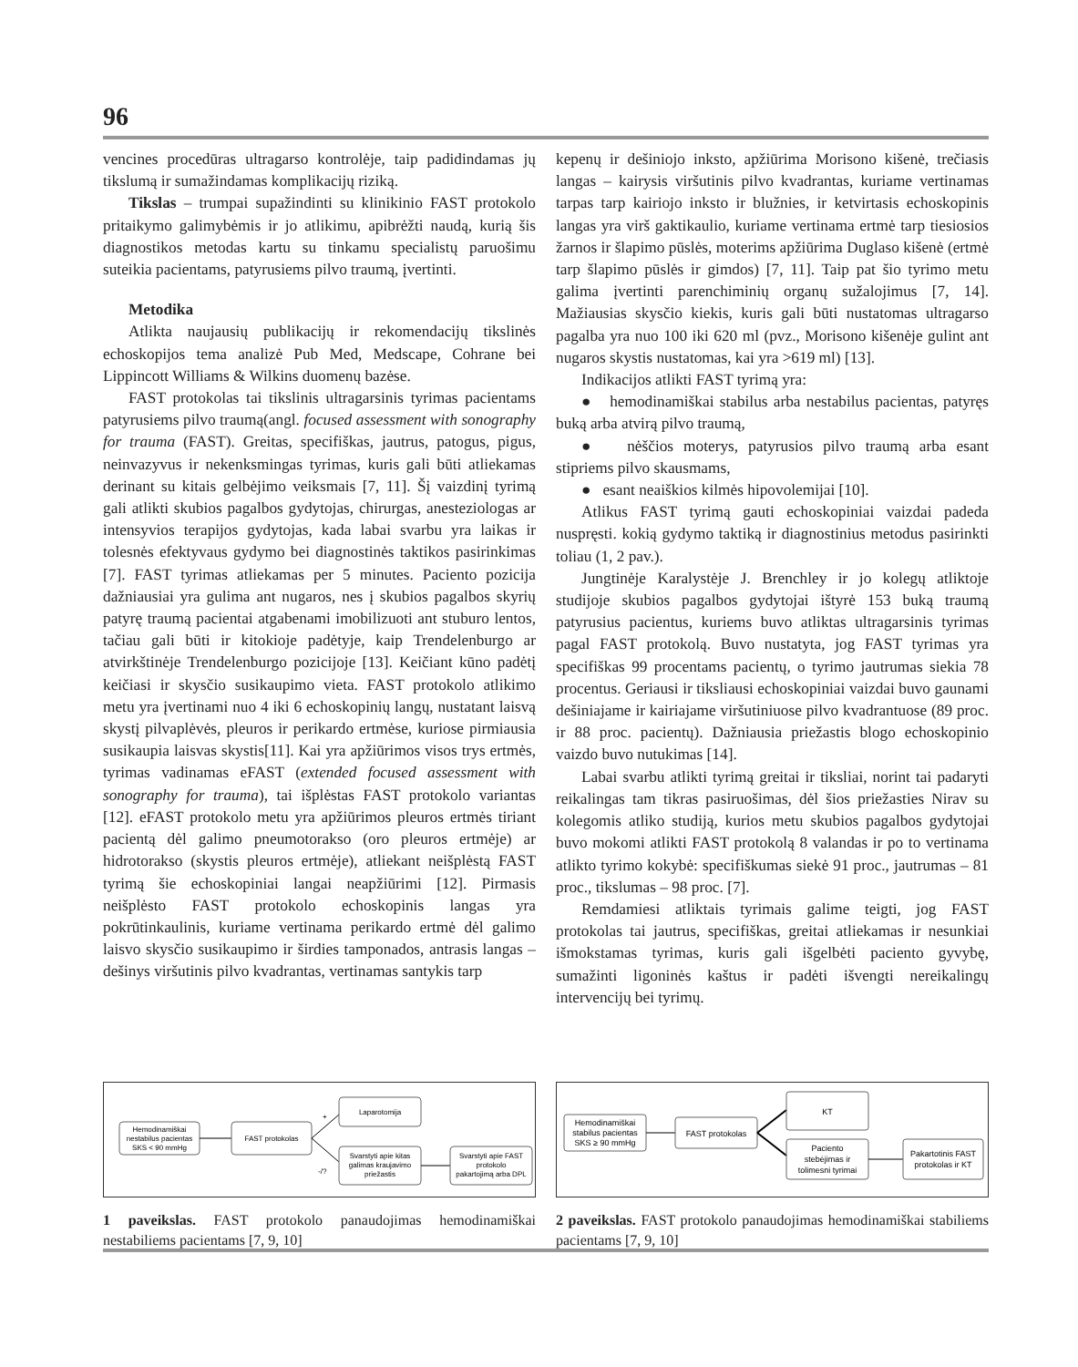96
vencines procedūras ultragarso kontrolėje, taip padidindamas jų tikslumą ir sumažindamas komplikacijų riziką.
Tikslas – trumpai supažindinti su klinikinio FAST protokolo pritaikymo galimybėmis ir jo atlikimu, apibrėžti naudą, kurią šis diagnostikos metodas kartu su tinkamu specialistų paruošimu suteikia pacientams, patyrusiems pilvo traumą, įvertinti.
Metodika
Atlikta naujausių publikacijų ir rekomendacijų tikslinės echoskopijos tema analizė Pub Med, Medscape, Cohrane bei Lippincott Williams & Wilkins duomenų bazėse.
FAST protokolas tai tikslinis ultragarsinis tyrimas pacientams patyrusiems pilvo traumą(angl. focused assessment with sonography for trauma (FAST). Greitas, specifiškas, jautrus, patogus, pigus, neinvazyvus ir nekenksmingas tyrimas, kuris gali būti atliekamas derinant su kitais gelbėjimo veiksmais [7, 11]. Šį vaizdinį tyrimą gali atlikti skubios pagalbos gydytojas, chirurgas, anesteziologas ar intensyvios terapijos gydytojas, kada labai svarbu yra laikas ir tolesnės efektyvaus gydymo bei diagnostinės taktikos pasirinkimas [7]. FAST tyrimas atliekamas per 5 minutes. Paciento pozicija dažniausiai yra gulima ant nugaros, nes į skubios pagalbos skyrių patyrę traumą pacientai atgabenami imobilizuoti ant stuburo lentos, tačiau gali būti ir kitokioje padėtyje, kaip Trendelenburgo ar atvirkštinėje Trendelenburgo pozicijoje [13]. Keičiant kūno padėtį keičiasi ir skysčio susikaupimo vieta. FAST protokolo atlikimo metu yra įvertinami nuo 4 iki 6 echoskopinių langų, nustatant laisvą skystį pilvaplėvės, pleuros ir perikardo ertmėse, kuriose pirmiausia susikaupia laisvas skystis[11]. Kai yra apžiūrimos visos trys ertmės, tyrimas vadinamas eFAST (extended focused assessment with sonography for trauma), tai išplėstas FAST protokolo variantas [12]. eFAST protokolo metu yra apžiūrimos pleuros ertmės tiriant pacientą dėl galimo pneumotorakso (oro pleuros ertmėje) ar hidrotorakso (skystis pleuros ertmėje), atliekant neišplėstą FAST tyrimą šie echoskopiniai langai neapžiūrimi [12]. Pirmasis neišplėsto FAST protokolo echoskopinis langas yra pokrūtinkaulinis, kuriame vertinama perikardo ertmė dėl galimo laisvo skysčio susikaupimo ir širdies tamponados, antrasis langas – dešinys viršutinis pilvo kvadrantas, vertinamas santykis tarp
kepenų ir dešiniojo inksto, apžiūrima Morisono kišenė, trečiasis langas – kairysis viršutinis pilvo kvadrantas, kuriame vertinamas tarpas tarp kairiojo inksto ir blužnies, ir ketvirtasis echoskopinis langas yra virš gaktikaulio, kuriame vertinama ertmė tarp tiesiosios žarnos ir šlapimo pūslės, moterims apžiūrima Duglaso kišenė (ertmė tarp šlapimo pūslės ir gimdos) [7, 11]. Taip pat šio tyrimo metu galima įvertinti parenchiminių organų sužalojimus [7, 14]. Mažiausias skysčio kiekis, kuris gali būti nustatomas ultragarso pagalba yra nuo 100 iki 620 ml (pvz., Morisono kišenėje gulint ant nugaros skystis nustatomas, kai yra >619 ml) [13].
Indikacijos atlikti FAST tyrimą yra:
● hemodinamiškai stabilus arba nestabilus pacientas, patyręs buką arba atvirą pilvo traumą,
● nėščios moterys, patyrusios pilvo traumą arba esant stipriems pilvo skausmams,
● esant neaiškios kilmės hipovolemijai [10].
Atlikus FAST tyrimą gauti echoskopiniai vaizdai padeda nuspręsti. kokią gydymo taktiką ir diagnostinius metodus pasirinkti toliau (1, 2 pav.).
Jungtinėje Karalystėje J. Brenchley ir jo kolegų atliktoje studijoje skubios pagalbos gydytojai ištyrė 153 buką traumą patyrusius pacientus, kuriems buvo atliktas ultragarsinis tyrimas pagal FAST protokolą. Buvo nustatyta, jog FAST tyrimas yra specifiškas 99 procentams pacientų, o tyrimo jautrumas siekia 78 procentus. Geriausi ir tiksliausi echoskopiniai vaizdai buvo gaunami dešiniajame ir kairiajame viršutiniuose pilvo kvadrantuose (89 proc. ir 88 proc. pacientų). Dažniausia priežastis blogo echoskopinio vaizdo buvo nutukimas [14].
Labai svarbu atlikti tyrimą greitai ir tiksliai, norint tai padaryti reikalingas tam tikras pasiruošimas, dėl šios priežasties Nirav su kolegomis atliko studiją, kurios metu skubios pagalbos gydytojai buvo mokomi atlikti FAST protokolą 8 valandas ir po to vertinama atlikto tyrimo kokybė: specifiškumas siekė 91 proc., jautrumas – 81 proc., tikslumas – 98 proc. [7].
Remdamiesi atliktais tyrimais galime teigti, jog FAST protokolas tai jautrus, specifiškas, greitai atliekamas ir nesunkiai išmokstamas tyrimas, kuris gali išgelbėti paciento gyvybę, sumažinti ligoninės kaštus ir padėti išvengti nereikalingų intervencijų bei tyrimų.
Hemodinamiškai
nestabilus pacientas
SKS < 90 mmHg
FAST protokolas
+
-/?
Laparotomija
Svarstyti apie kitas
galimas kraujavimo
priežastis
Svarstyti apie FAST
protokolo
pakartojimą arba DPL
1 paveikslas. FAST protokolo panaudojimas hemodinamiškai nestabiliems pacientams [7, 9, 10]
Hemodinamiškai
stabilus pacientas
SKS ≥ 90 mmHg
FAST protokolas
KT
Paciento
stebėjimas ir
tolimesni tyrimai
Pakartotinis FAST
protokolas ir KT
2 paveikslas. FAST protokolo panaudojimas hemodinamiškai stabiliems pacientams [7, 9, 10]